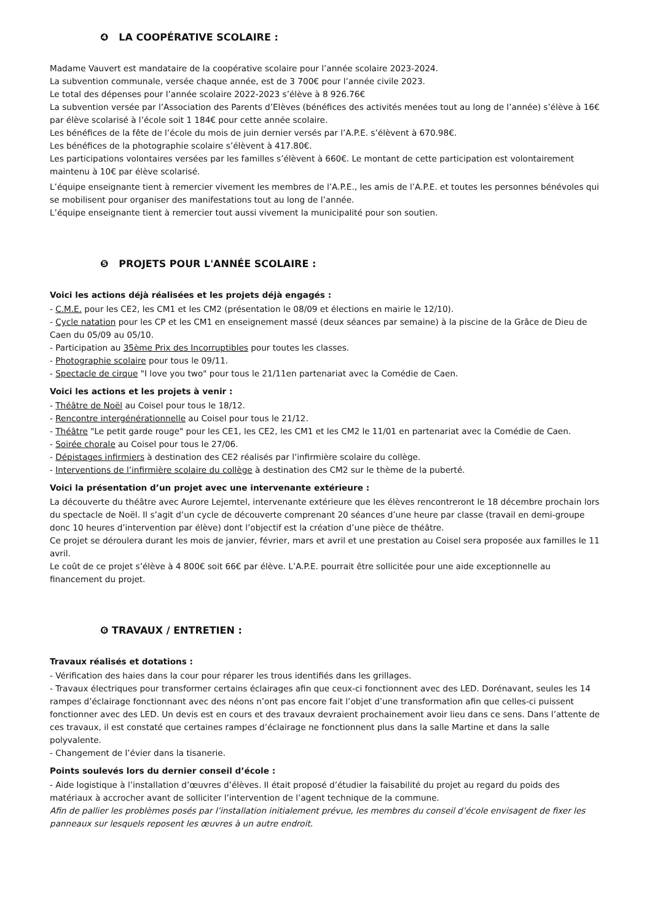❹ LA COOPÉRATIVE SCOLAIRE :
Madame Vauvert est mandataire de la coopérative scolaire pour l’année scolaire 2023-2024.
La subvention communale, versée chaque année, est de 3 700€ pour l’année civile 2023.
Le total des dépenses pour l’année scolaire 2022-2023 s’élève à 8 926.76€
La subvention versée par l’Association des Parents d’Elèves (bénéfices des activités menées tout au long de l’année) s’élève à 16€ par élève scolarisé à l’école soit 1 184€ pour cette année scolaire.
Les bénéfices de la fête de l’école du mois de juin dernier versés par l’A.P.E. s’élèvent à 670.98€.
Les bénéfices de la photographie scolaire s’élèvent à 417.80€.
Les participations volontaires versées par les familles s’élèvent à 660€. Le montant de cette participation est volontairement maintenu à 10€ par élève scolarisé.
L’équipe enseignante tient à remercier vivement les membres de l’A.P.E., les amis de l’A.P.E. et toutes les personnes bénévoles qui se mobilisent pour organiser des manifestations tout au long de l’année.
L’équipe enseignante tient à remercier tout aussi vivement la municipalité pour son soutien.
❺ PROJETS POUR L'ANNÉE SCOLAIRE :
Voici les actions déjà réalisées et les projets déjà engagés :
- C.M.E. pour les CE2, les CM1 et les CM2 (présentation le 08/09 et élections en mairie le 12/10).
- Cycle natation pour les CP et les CM1 en enseignement massé (deux séances par semaine) à la piscine de la Grâce de Dieu de Caen du 05/09 au 05/10.
- Participation au 35ème Prix des Incorruptibles pour toutes les classes.
- Photographie scolaire pour tous le 09/11.
- Spectacle de cirque "I love you two" pour tous le 21/11en partenariat avec la Comédie de Caen.
Voici les actions et les projets à venir :
- Théâtre de Noël au Coisel pour tous le 18/12.
- Rencontre intergénérationnelle au Coisel pour tous le 21/12.
- Théâtre "Le petit garde rouge" pour les CE1, les CE2, les CM1 et les CM2 le 11/01 en partenariat avec la Comédie de Caen.
- Soirée chorale au Coisel pour tous le 27/06.
- Dépistages infirmiers à destination des CE2 réalisés par l’infirmière scolaire du collège.
- Interventions de l’infirmière scolaire du collège à destination des CM2 sur le thème de la puberté.
Voici la présentation d’un projet avec une intervenante extérieure :
La découverte du théâtre avec Aurore Lejemtel, intervenante extérieure que les élèves rencontreront le 18 décembre prochain lors du spectacle de Noël. Il s’agit d’un cycle de découverte comprenant 20 séances d’une heure par classe (travail en demi-groupe donc 10 heures d’intervention par élève) dont l’objectif est la création d’une pièce de théâtre.
Ce projet se déroulera durant les mois de janvier, février, mars et avril et une prestation au Coisel sera proposée aux familles le 11 avril.
Le coût de ce projet s’élève à 4 800€ soit 66€ par élève. L’A.P.E. pourrait être sollicitée pour une aide exceptionnelle au financement du projet.
❻ TRAVAUX / ENTRETIEN :
Travaux réalisés et dotations :
- Vérification des haies dans la cour pour réparer les trous identifiés dans les grillages.
- Travaux électriques pour transformer certains éclairages afin que ceux-ci fonctionnent avec des LED. Dorénavant, seules les 14 rampes d’éclairage fonctionnant avec des néons n’ont pas encore fait l’objet d’une transformation afin que celles-ci puissent fonctionner avec des LED. Un devis est en cours et des travaux devraient prochainement avoir lieu dans ce sens. Dans l’attente de ces travaux, il est constaté que certaines rampes d’éclairage ne fonctionnent plus dans la salle Martine et dans la salle polyvalente.
- Changement de l’évier dans la tisanerie.
Points soulevés lors du dernier conseil d’école :
- Aide logistique à l’installation d’œuvres d’élèves. Il était proposé d’étudier la faisabilité du projet au regard du poids des matériaux à accrocher avant de solliciter l’intervention de l’agent technique de la commune.
Afin de pallier les problèmes posés par l’installation initialement prévue, les membres du conseil d’école envisagent de fixer les panneaux sur lesquels reposent les œuvres à un autre endroit.